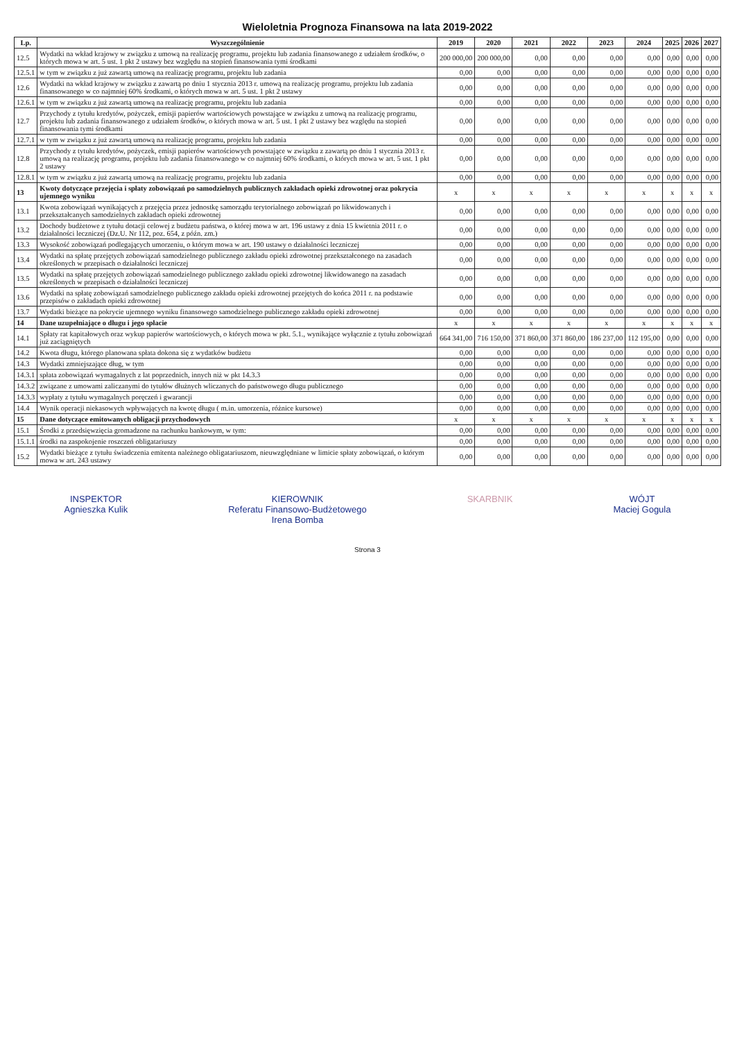Wieloletnia Prognoza Finansowa na lata 2019-2022
| Lp. | Wyszczególnienie | 2019 | 2020 | 2021 | 2022 | 2023 | 2024 | 2025 | 2026 | 2027 |
| --- | --- | --- | --- | --- | --- | --- | --- | --- | --- | --- |
| 12.5 | Wydatki na wkład krajowy w związku z umową na realizację programu, projektu lub zadania finansowanego z udziałem środków, o których mowa w art. 5 ust. 1 pkt 2 ustawy bez względu na stopień finansowania tymi środkami | 200 000,00 | 200 000,00 | 0,00 | 0,00 | 0,00 | 0,00 | 0,00 | 0,00 | 0,00 |
| 12.5.1 | w tym w związku z już zawartą umową na realizację programu, projektu lub zadania | 0,00 | 0,00 | 0,00 | 0,00 | 0,00 | 0,00 | 0,00 | 0,00 | 0,00 |
| 12.6 | Wydatki na wkład krajowy w związku z zawartą po dniu 1 stycznia 2013 r. umową na realizację programu, projektu lub zadania finansowanego w co najmniej 60% środkami, o których mowa w art. 5 ust. 1 pkt 2 ustawy | 0,00 | 0,00 | 0,00 | 0,00 | 0,00 | 0,00 | 0,00 | 0,00 | 0,00 |
| 12.6.1 | w tym w związku z już zawartą umową na realizację programu, projektu lub zadania | 0,00 | 0,00 | 0,00 | 0,00 | 0,00 | 0,00 | 0,00 | 0,00 | 0,00 |
| 12.7 | Przychody z tytułu kredytów, pożyczek, emisji papierów wartościowych powstające w związku z umową na realizację programu, projektu lub zadania finansowanego z udziałem środków, o których mowa w art. 5 ust. 1 pkt 2 ustawy bez względu na stopień finansowania tymi środkami | 0,00 | 0,00 | 0,00 | 0,00 | 0,00 | 0,00 | 0,00 | 0,00 | 0,00 |
| 12.7.1 | w tym w związku z już zawartą umową na realizację programu, projektu lub zadania | 0,00 | 0,00 | 0,00 | 0,00 | 0,00 | 0,00 | 0,00 | 0,00 | 0,00 |
| 12.8 | Przychody z tytułu kredytów, pożyczek, emisji papierów wartościowych powstające w związku z zawartą po dniu 1 stycznia 2013 r. umową na realizację programu, projektu lub zadania finansowanego w co najmniej 60% środkami, o których mowa w art. 5 ust. 1 pkt 2 ustawy | 0,00 | 0,00 | 0,00 | 0,00 | 0,00 | 0,00 | 0,00 | 0,00 | 0,00 |
| 12.8.1 | w tym w związku z już zawartą umową na realizację programu, projektu lub zadania | 0,00 | 0,00 | 0,00 | 0,00 | 0,00 | 0,00 | 0,00 | 0,00 | 0,00 |
| 13 | Kwoty dotyczące przejęcia i spłaty zobowiązań po samodzielnych publicznych zakładach opieki zdrowotnej oraz pokrycia ujemnego wyniku | x | x | x | x | x | x | x | x | x |
| 13.1 | Kwota zobowiązań wynikających z przejęcia przez jednostkę samorządu terytorialnego zobowiązań po likwidowanych i przekształcanych samodzielnych zakładach opieki zdrowotnej | 0,00 | 0,00 | 0,00 | 0,00 | 0,00 | 0,00 | 0,00 | 0,00 | 0,00 |
| 13.2 | Dochody budżetowe z tytułu dotacji celowej z budżetu państwa, o której mowa w art. 196 ustawy z dnia 15 kwietnia 2011 r. o działalności leczniczej (Dz.U. Nr 112, poz. 654, z późn. zm.) | 0,00 | 0,00 | 0,00 | 0,00 | 0,00 | 0,00 | 0,00 | 0,00 | 0,00 |
| 13.3 | Wysokość zobowiązań podlegających umorzeniu, o którym mowa w art. 190 ustawy o działalności leczniczej | 0,00 | 0,00 | 0,00 | 0,00 | 0,00 | 0,00 | 0,00 | 0,00 | 0,00 |
| 13.4 | Wydatki na spłatę przejętych zobowiązań samodzielnego publicznego zakładu opieki zdrowotnej przekształconego na zasadach określonych w przepisach o działalności leczniczej | 0,00 | 0,00 | 0,00 | 0,00 | 0,00 | 0,00 | 0,00 | 0,00 | 0,00 |
| 13.5 | Wydatki na spłatę przejętych zobowiązań samodzielnego publicznego zakładu opieki zdrowotnej likwidowanego na zasadach określonych w przepisach o działalności leczniczej | 0,00 | 0,00 | 0,00 | 0,00 | 0,00 | 0,00 | 0,00 | 0,00 | 0,00 |
| 13.6 | Wydatki na spłatę zobowiązań samodzielnego publicznego zakładu opieki zdrowotnej przejętych do końca 2011 r. na podstawie przepisów o zakładach opieki zdrowotnej | 0,00 | 0,00 | 0,00 | 0,00 | 0,00 | 0,00 | 0,00 | 0,00 | 0,00 |
| 13.7 | Wydatki bieżące na pokrycie ujemnego wyniku finansowego samodzielnego publicznego zakładu opieki zdrowotnej | 0,00 | 0,00 | 0,00 | 0,00 | 0,00 | 0,00 | 0,00 | 0,00 | 0,00 |
| 14 | Dane uzupełniające o długu i jego spłacie | x | x | x | x | x | x | x | x | x |
| 14.1 | Spłaty rat kapitałowych oraz wykup papierów wartościowych, o których mowa w pkt. 5.1., wynikające wyłącznie z tytułu zobowiązań już zaciągniętych | 664 341,00 | 716 150,00 | 371 860,00 | 371 860,00 | 186 237,00 | 112 195,00 | 0,00 | 0,00 | 0,00 |
| 14.2 | Kwota długu, którego planowana spłata dokona się z wydatków budżetu | 0,00 | 0,00 | 0,00 | 0,00 | 0,00 | 0,00 | 0,00 | 0,00 | 0,00 |
| 14.3 | Wydatki zmniejszające dług, w tym | 0,00 | 0,00 | 0,00 | 0,00 | 0,00 | 0,00 | 0,00 | 0,00 | 0,00 |
| 14.3.1 | spłata zobowiązań wymagalnych z lat poprzednich, innych niż w pkt 14.3.3 | 0,00 | 0,00 | 0,00 | 0,00 | 0,00 | 0,00 | 0,00 | 0,00 | 0,00 |
| 14.3.2 | związane z umowami zaliczanymi do tytułów dłużnych wliczanych do państwowego długu publicznego | 0,00 | 0,00 | 0,00 | 0,00 | 0,00 | 0,00 | 0,00 | 0,00 | 0,00 |
| 14.3.3 | wypłaty z tytułu wymagalnych poręczeń i gwarancji | 0,00 | 0,00 | 0,00 | 0,00 | 0,00 | 0,00 | 0,00 | 0,00 | 0,00 |
| 14.4 | Wynik operacji niekasowych wpływających na kwotę długu ( m.in. umorzenia, różnice kursowe) | 0,00 | 0,00 | 0,00 | 0,00 | 0,00 | 0,00 | 0,00 | 0,00 | 0,00 |
| 15 | Dane dotyczące emitowanych obligacji przychodowych | x | x | x | x | x | x | x | x | x |
| 15.1 | Środki z przedsięwzięcia gromadzone na rachunku bankowym, w tym: | 0,00 | 0,00 | 0,00 | 0,00 | 0,00 | 0,00 | 0,00 | 0,00 | 0,00 |
| 15.1.1 | środki na zaspokojenie roszczeń obligatariuszy | 0,00 | 0,00 | 0,00 | 0,00 | 0,00 | 0,00 | 0,00 | 0,00 | 0,00 |
| 15.2 | Wydatki bieżące z tytułu świadczenia emitenta należnego obligatariuszom, nieuwzględniane w limicie spłaty zobowiązań, o którym mowa w art. 243 ustawy | 0,00 | 0,00 | 0,00 | 0,00 | 0,00 | 0,00 | 0,00 | 0,00 | 0,00 |
INSPEKTOR
Agnieszka Kulik
KIEROWNIK
Referatu Finansowo-Budżetowego
Irena Bomba
SKARBNIK WÓJT
Maciej Gogula
Strona 3